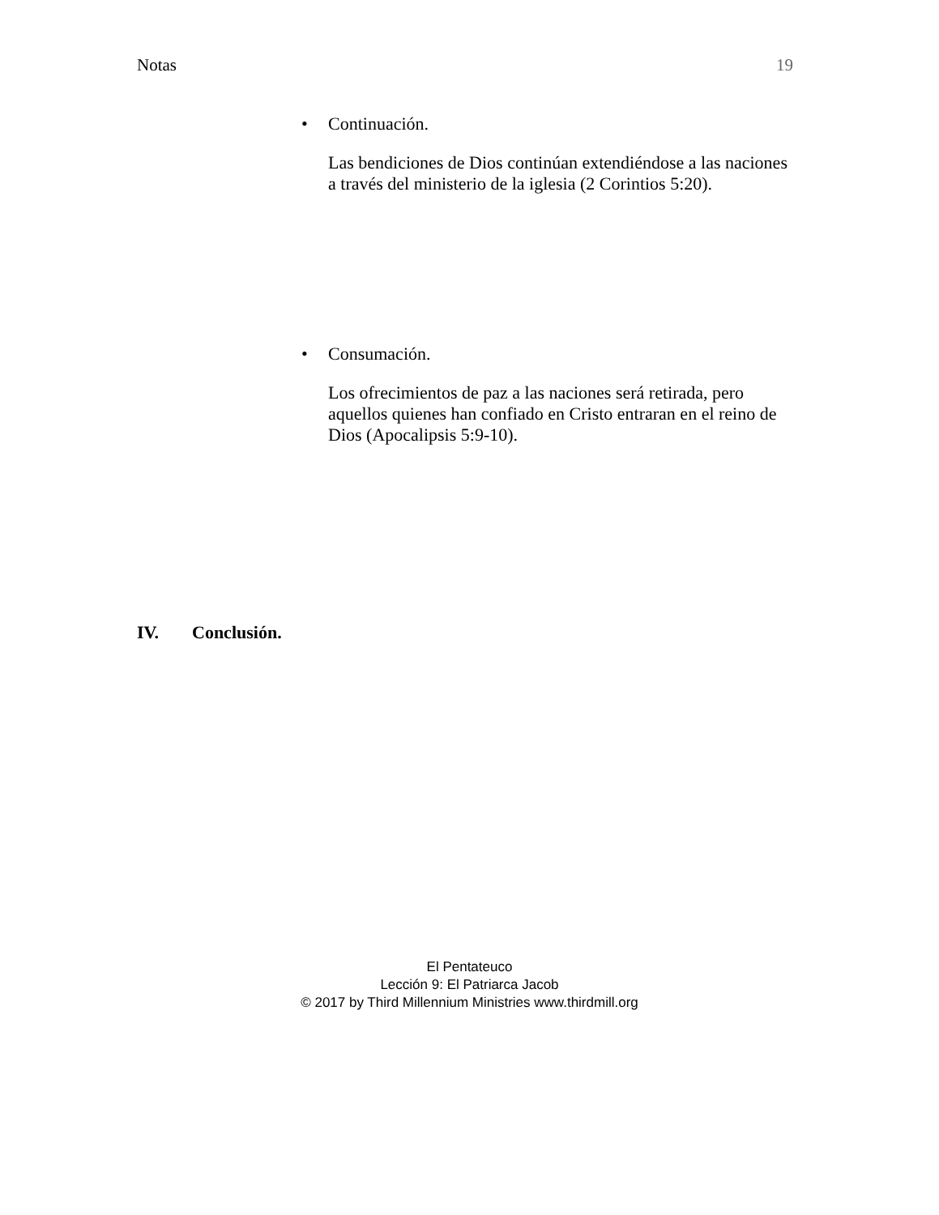Notas 19
•
Continuación.
Las bendiciones de Dios continúan extendiéndose a las naciones a través del ministerio de la iglesia (2 Corintios 5:20).
•
Consumación.
Los ofrecimientos de paz a las naciones será retirada, pero aquellos quienes han confiado en Cristo entraran en el reino de Dios (Apocalipsis 5:9-10).
IV. Conclusión.
El Pentateuco
Lección 9: El Patriarca Jacob
© 2017 by Third Millennium Ministries www.thirdmill.org